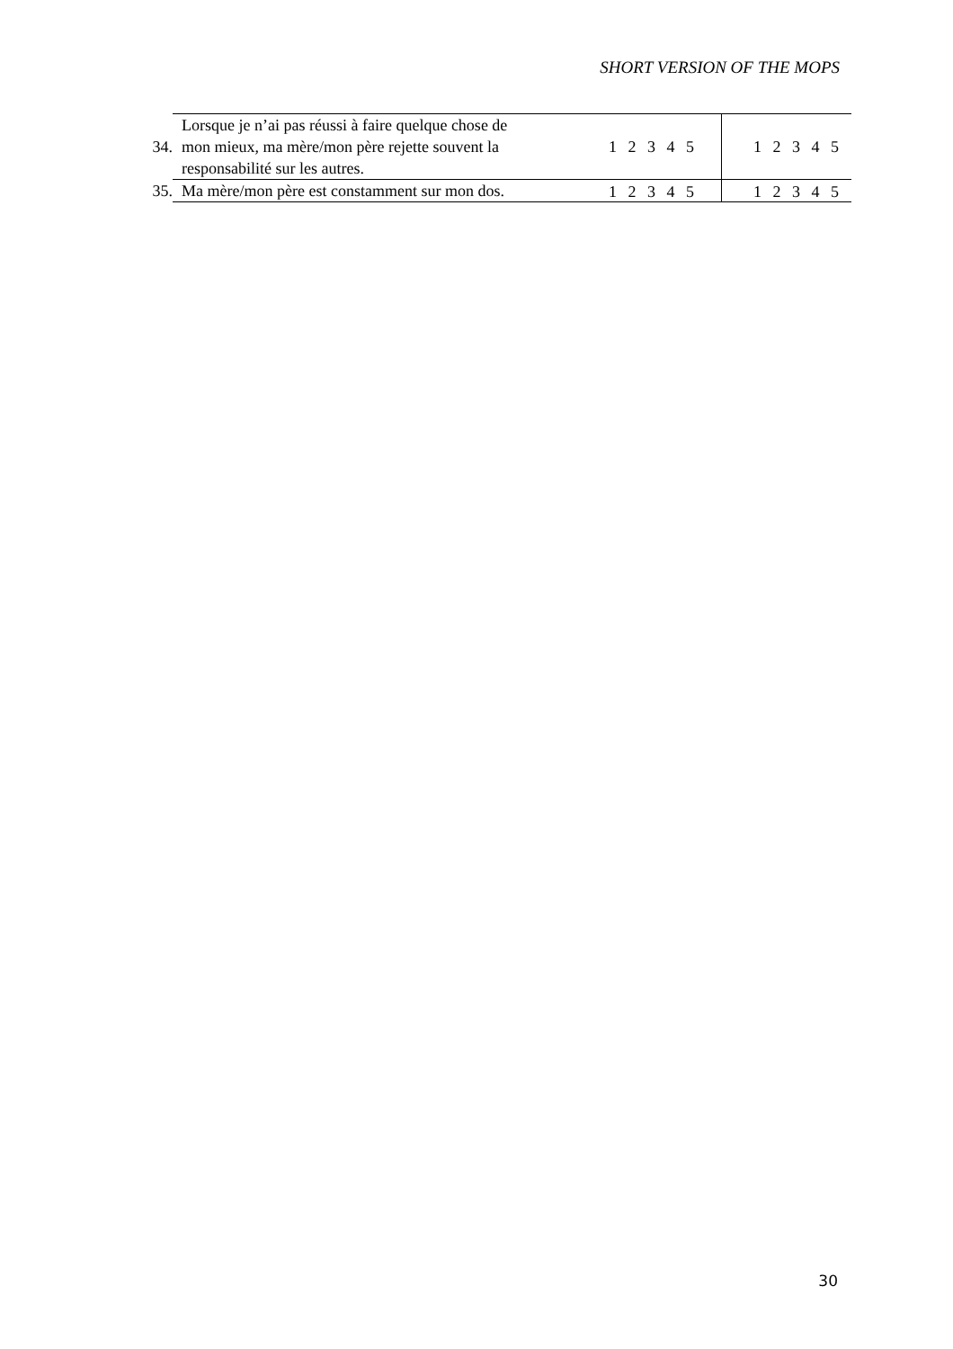SHORT VERSION OF THE MOPS
| 34. | Lorsque je n’ai pas réussi à faire quelque chose de mon mieux, ma mère/mon père rejette souvent la responsabilité sur les autres. | 1 2 3 4 5 | 1 2 3 4 5 |
| 35. | Ma mère/mon père est constamment sur mon dos. | 1 2 3 4 5 | 1 2 3 4 5 |
30